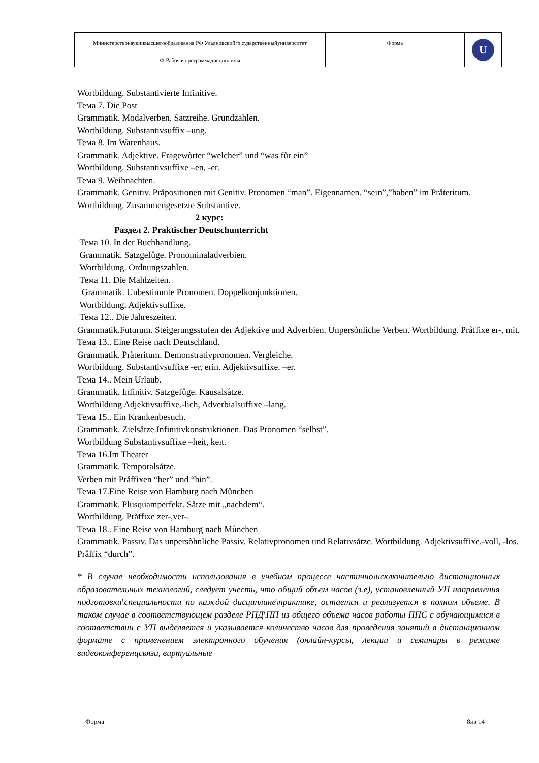| Министерствонаукиивысшегообразования РФ Ульяновскийго сударственныйуниверситет | Форма | U |
| Ф-Рабочаяпрограммадисциплины | | |
Wortbildung. Substantivierte Infinitive.
Тема 7. Die Post
Grammatik. Modalverben. Satzreihe. Grundzahlen.
Wortbildung. Substantivsuffix –ung.
Тема 8. Im Warenhaus.
Grammatik. Adjektive. Fragewòrter “welcher” und “was fůr ein”
Wortbildung. Substantivsuffixe –en, -er.
Тема 9. Weihnachten.
Grammatik. Genitiv. Pråpositionen mit Genitiv. Pronomen “man”. Eigennamen. “sein”,”haben” im Pråteritum.
Wortbildung. Zusammengesetzte Substantive.
2 курс:
Раздел 2. Praktischer Deutschunterricht
Тема 10. In der Buchhandlung.
Grammatik. Satzgefůge. Pronominaladverbien.
Wortbildung. Ordnungszahlen.
Тема 11. Die Mahlzeiten.
Grammatik. Unbestimmte Pronomen. Doppelkonjunktionen.
Wortbildung. Adjektivsuffixe.
Тема 12.. Die Jahreszeiten.
Grammatik.Futurum. Steigerungsstufen der Adjektive und Adverbien. Unpersònliche Verben. Wortbildung. Pråffixe er-, mit.
Тема 13.. Eine Reise nach Deutschland.
Grammatik. Pråteritum. Demonstrativpronomen. Vergleiche.
Wortbildung. Substantivsuffixe -er, erin. Adjektivsuffixe. –er.
Тема 14.. Mein Urlaub.
Grammatik. Infinitiv. Satzgefůge. Kausalsåtze.
Wortbildung Adjektivsuffixe.-lich, Adverbialsuffixe –lang.
Тема 15.. Ein Krankenbesuch.
Grammatik. Zielsåtze.Infinitivkonstruktionen. Das Pronomen “selbst”.
Wortbildung Substantivsuffixe –heit, keit.
Тема 16.Im Theater
Grammatik. Temporalsåtze.
Verben mit Pråffixen “her” und “hin”.
Тема 17.Eine Reise von Hamburg nach Můnchen
Grammatik. Plusquamperfekt. Såtze mit „nachdem“.
Wortbildung. Pråffixe zer-,ver-.
Тема 18.. Eine Reise von Hamburg nach Můnchen
Grammatik. Passiv. Das unpersòhnliche Passiv. Relativpronomen und Relativsåtze. Wortbildung. Adjektivsuffixe.-voll, -los. Pråffix “durch”.
* В случае необходимости использования в учебном процессе частично\исключительно дистанционных образовательных технологий, следует учесть, что общий объем часов (з.е), установленный УП направления подготовки\специальности по каждой дисциплине\практике, остается и реализуется в полном объеме. В таком случае в соответствующем разделе РПД\ПП из общего объема часов работы ППС с обучающимися в соответствии с УП выделяется и указывается количество часов для проведения занятий в дистанционном формате с применением электронного обучения (онлайн-курсы, лекции и семинары в режиме видеоконференцсвязи, виртуальные
Форма 8из 14